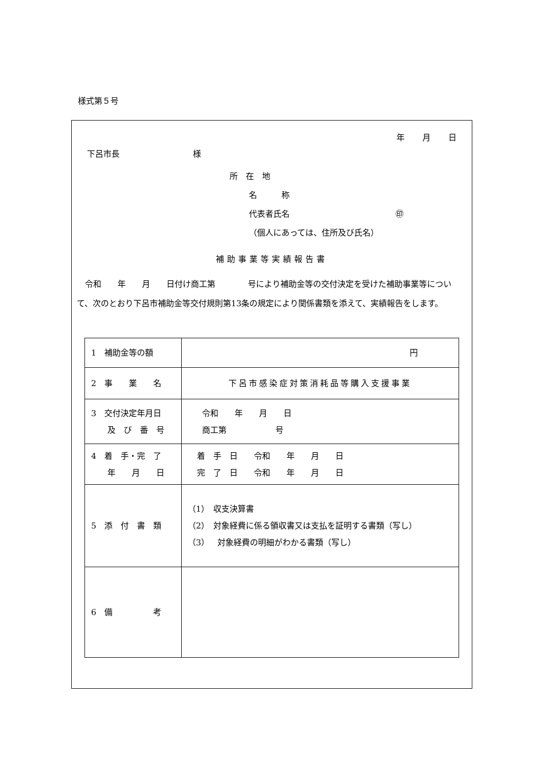様式第５号
年 月 日
下呂市長　　　　　　　　　様
所　在　地
名　　　称
代表者氏名　　　　　　　　　　　　　㊞
（個人にあっては、住所及び氏名）
補助事業等実績報告書
令和　　年　　月　　日付け商工第　　　　号により補助金等の交付決定を受けた補助事業等について、次のとおり下呂市補助金等交付規則第13条の規定により関係書類を添えて、実績報告をします。
| 1 補助金等の額 | 円 |
| 2 事 業 名 | 下呂市感染症対策消耗品等購入支援事業 |
| 3 交付決定年月日 及 び 番 号 | 令和 年 月 日 商工第 号 |
| 4 着 手・完 了 年 月 日 | 着 手 日 令和 年 月 日 完 了 日 令和 年 月 日 |
| 5 添 付 書 類 | （1） 収支決算書 （2） 対象経費に係る領収書又は支払を証明する書類（写し） （3） 対象経費の明細がわかる書類（写し） |
| 6 備 考 | |